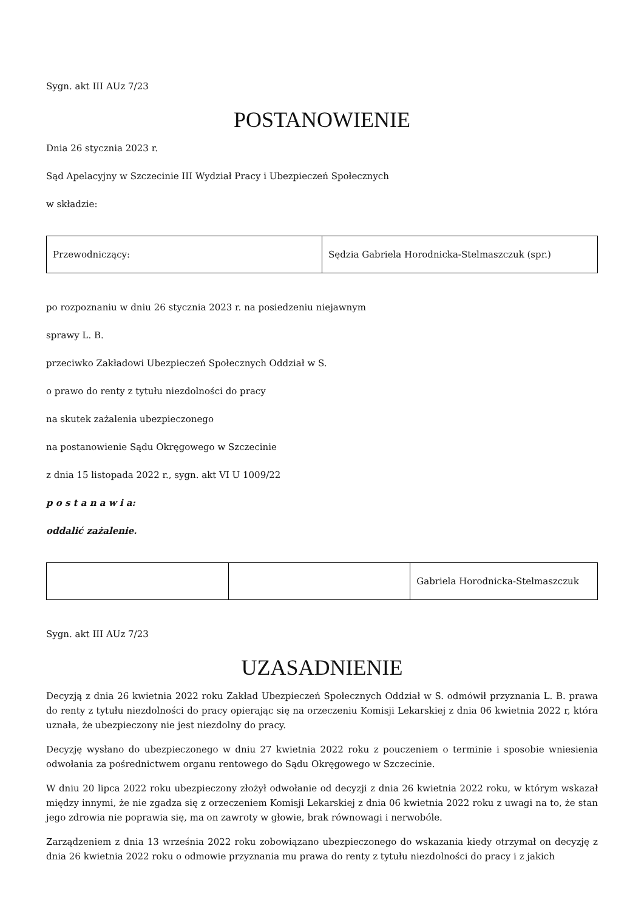Sygn. akt III AUz 7/23
POSTANOWIENIE
Dnia 26 stycznia 2023 r.
Sąd Apelacyjny w Szczecinie III Wydział Pracy i Ubezpieczeń Społecznych
w składzie:
| Przewodniczący: | Sędzia Gabriela Horodnicka-Stelmaszczuk (spr.) |
po rozpoznaniu w dniu 26 stycznia 2023 r. na posiedzeniu niejawnym
sprawy L. B.
przeciwko Zakładowi Ubezpieczeń Społecznych Oddział w S.
o prawo do renty z tytułu niezdolności do pracy
na skutek zażalenia ubezpieczonego
na postanowienie Sądu Okręgowego w Szczecinie
z dnia 15 listopada 2022 r., sygn. akt VI U 1009/22
p o s t a n a w i a:
oddalić zażalenie.
| | | Gabriela Horodnicka-Stelmaszczuk |
Sygn. akt III AUz 7/23
UZASADNIENIE
Decyzją z dnia 26 kwietnia 2022 roku Zakład Ubezpieczeń Społecznych Oddział w S. odmówił przyznania L. B. prawa do renty z tytułu niezdolności do pracy opierając się na orzeczeniu Komisji Lekarskiej z dnia 06 kwietnia 2022 r, która uznała, że ubezpieczony nie jest niezdolny do pracy.
Decyzję wysłano do ubezpieczonego w dniu 27 kwietnia 2022 roku z pouczeniem o terminie i sposobie wniesienia odwołania za pośrednictwem organu rentowego do Sądu Okręgowego w Szczecinie.
W dniu 20 lipca 2022 roku ubezpieczony złożył odwołanie od decyzji z dnia 26 kwietnia 2022 roku, w którym wskazał między innymi, że nie zgadza się z orzeczeniem Komisji Lekarskiej z dnia 06 kwietnia 2022 roku z uwagi na to, że stan jego zdrowia nie poprawia się, ma on zawroty w głowie, brak równowagi i nerwobóle.
Zarządzeniem z dnia 13 września 2022 roku zobowiązano ubezpieczonego do wskazania kiedy otrzymał on decyzję z dnia 26 kwietnia 2022 roku o odmowie przyznania mu prawa do renty z tytułu niezdolności do pracy i z jakich